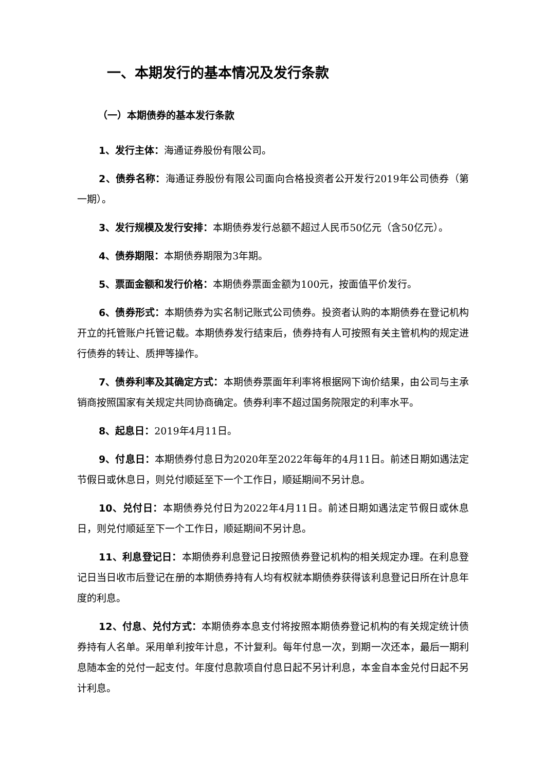一、本期发行的基本情况及发行条款
（一）本期债券的基本发行条款
1、发行主体：海通证券股份有限公司。
2、债券名称：海通证券股份有限公司面向合格投资者公开发行2019年公司债券（第一期）。
3、发行规模及发行安排：本期债券发行总额不超过人民币50亿元（含50亿元）。
4、债券期限：本期债券期限为3年期。
5、票面金额和发行价格：本期债券票面金额为100元，按面值平价发行。
6、债券形式：本期债券为实名制记账式公司债券。投资者认购的本期债券在登记机构开立的托管账户托管记载。本期债券发行结束后，债券持有人可按照有关主管机构的规定进行债券的转让、质押等操作。
7、债券利率及其确定方式：本期债券票面年利率将根据网下询价结果，由公司与主承销商按照国家有关规定共同协商确定。债券利率不超过国务院限定的利率水平。
8、起息日：2019年4月11日。
9、付息日：本期债券付息日为2020年至2022年每年的4月11日。前述日期如遇法定节假日或休息日，则兑付顺延至下一个工作日，顺延期间不另计息。
10、兑付日：本期债券兑付日为2022年4月11日。前述日期如遇法定节假日或休息日，则兑付顺延至下一个工作日，顺延期间不另计息。
11、利息登记日：本期债券利息登记日按照债券登记机构的相关规定办理。在利息登记日当日收市后登记在册的本期债券持有人均有权就本期债券获得该利息登记日所在计息年度的利息。
12、付息、兑付方式：本期债券本息支付将按照本期债券登记机构的有关规定统计债券持有人名单。采用单利按年计息，不计复利。每年付息一次，到期一次还本，最后一期利息随本金的兑付一起支付。年度付息款项自付息日起不另计利息，本金自本金兑付日起不另计利息。